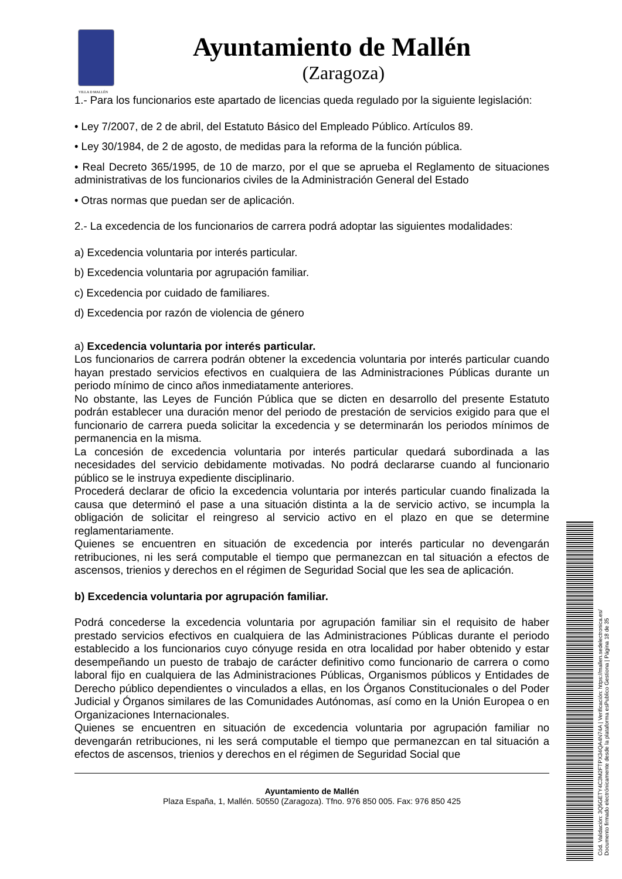VILLA D MALLÉN
Ayuntamiento de Mallén
(Zaragoza)
1.- Para los funcionarios este apartado de licencias queda regulado por la siguiente legislación:
• Ley 7/2007, de 2 de abril, del Estatuto Básico del Empleado Público. Artículos 89.
• Ley 30/1984, de 2 de agosto, de medidas para la reforma de la función pública.
• Real Decreto 365/1995, de 10 de marzo, por el que se aprueba el Reglamento de situaciones administrativas de los funcionarios civiles de la Administración General del Estado
• Otras normas que puedan ser de aplicación.
2.- La excedencia de los funcionarios de carrera podrá adoptar las siguientes modalidades:
a) Excedencia voluntaria por interés particular.
b) Excedencia voluntaria por agrupación familiar.
c) Excedencia por cuidado de familiares.
d) Excedencia por razón de violencia de género
a) Excedencia voluntaria por interés particular.
Los funcionarios de carrera podrán obtener la excedencia voluntaria por interés particular cuando hayan prestado servicios efectivos en cualquiera de las Administraciones Públicas durante un periodo mínimo de cinco años inmediatamente anteriores.
No obstante, las Leyes de Función Pública que se dicten en desarrollo del presente Estatuto podrán establecer una duración menor del periodo de prestación de servicios exigido para que el funcionario de carrera pueda solicitar la excedencia y se determinarán los periodos mínimos de permanencia en la misma.
La concesión de excedencia voluntaria por interés particular quedará subordinada a las necesidades del servicio debidamente motivadas. No podrá declararse cuando al funcionario público se le instruya expediente disciplinario.
Procederá declarar de oficio la excedencia voluntaria por interés particular cuando finalizada la causa que determinó el pase a una situación distinta a la de servicio activo, se incumpla la obligación de solicitar el reingreso al servicio activo en el plazo en que se determine reglamentariamente.
Quienes se encuentren en situación de excedencia por interés particular no devengarán retribuciones, ni les será computable el tiempo que permanezcan en tal situación a efectos de ascensos, trienios y derechos en el régimen de Seguridad Social que les sea de aplicación.
b) Excedencia voluntaria por agrupación familiar.
Podrá concederse la excedencia voluntaria por agrupación familiar sin el requisito de haber prestado servicios efectivos en cualquiera de las Administraciones Públicas durante el periodo establecido a los funcionarios cuyo cónyuge resida en otra localidad por haber obtenido y estar desempeñando un puesto de trabajo de carácter definitivo como funcionario de carrera o como laboral fijo en cualquiera de las Administraciones Públicas, Organismos públicos y Entidades de Derecho público dependientes o vinculados a ellas, en los Órganos Constitucionales o del Poder Judicial y Órganos similares de las Comunidades Autónomas, así como en la Unión Europea o en Organizaciones Internacionales.
Quienes se encuentren en situación de excedencia voluntaria por agrupación familiar no devengarán retribuciones, ni les será computable el tiempo que permanezcan en tal situación a efectos de ascensos, trienios y derechos en el régimen de Seguridad Social que
Ayuntamiento de Mallén
Plaza España, 1, Mallén. 50550 (Zaragoza). Tfno. 976 850 005. Fax: 976 850 425
Cód. Validación: 3Q5GETY4C3M2FTPX34QA4N74A | Verificación: https://mallen.sedelectronica.es/
Documento firmado electrónicamente desde la plataforma esPublico Gestiona | Página 18 de 35